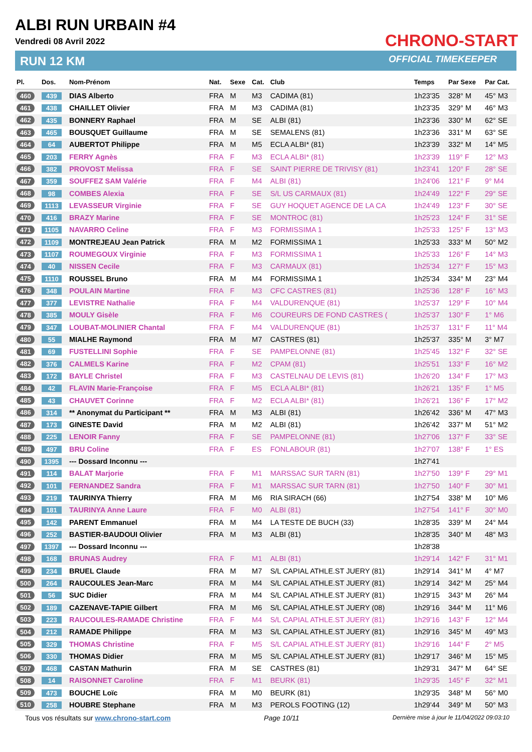ALBI RUN URBAIN #4
Vendredi 08 Avril 2022
RUN 12 KM
CHRONO-START
OFFICIAL TIMEKEEPER
| Pl. | Dos. | Nom-Prénom | Nat. | Sexe | Cat. | Club | Temps | Par Sexe | Par Cat. |
| --- | --- | --- | --- | --- | --- | --- | --- | --- | --- |
| 460 | 439 | DIAS Alberto | FRA | M | M3 | CADIMA (81) | 1h23'35 | 328° M | 45° M3 |
| 461 | 438 | CHAILLET Olivier | FRA | M | M3 | CADIMA (81) | 1h23'35 | 329° M | 46° M3 |
| 462 | 435 | BONNERY Raphael | FRA | M | SE | ALBI (81) | 1h23'36 | 330° M | 62° SE |
| 463 | 465 | BOUSQUET Guillaume | FRA | M | SE | SEMALENS (81) | 1h23'36 | 331° M | 63° SE |
| 464 | 64 | AUBERTOT Philippe | FRA | M | M5 | ECLA ALBI* (81) | 1h23'39 | 332° M | 14° M5 |
| 465 | 203 | FERRY Agnès | FRA | F | M3 | ECLA ALBI* (81) | 1h23'39 | 119° F | 12° M3 |
| 466 | 382 | PROVOST Melissa | FRA | F | SE | SAINT PIERRE DE TRIVISY (81) | 1h23'41 | 120° F | 28° SE |
| 467 | 359 | SOUFFEZ SAM Valérie | FRA | F | M4 | ALBI (81) | 1h24'06 | 121° F | 9° M4 |
| 468 | 98 | COMBES Alexia | FRA | F | SE | S/L US CARMAUX (81) | 1h24'49 | 122° F | 29° SE |
| 469 | 1113 | LEVASSEUR Virginie | FRA | F | SE | GUY HOQUET AGENCE DE LA CA | 1h24'49 | 123° F | 30° SE |
| 470 | 416 | BRAZY Marine | FRA | F | SE | MONTROC (81) | 1h25'23 | 124° F | 31° SE |
| 471 | 1105 | NAVARRO Celine | FRA | F | M3 | FORMISSIMA 1 | 1h25'33 | 125° F | 13° M3 |
| 472 | 1109 | MONTREJEAU Jean Patrick | FRA | M | M2 | FORMISSIMA 1 | 1h25'33 | 333° M | 50° M2 |
| 473 | 1107 | ROUMEGOUX Virginie | FRA | F | M3 | FORMISSIMA 1 | 1h25'33 | 126° F | 14° M3 |
| 474 | 40 | NISSEN Cecile | FRA | F | M3 | CARMAUX (81) | 1h25'34 | 127° F | 15° M3 |
| 475 | 1110 | ROUSSEL Bruno | FRA | M | M4 | FORMISSIMA 1 | 1h25'34 | 334° M | 23° M4 |
| 476 | 348 | POULAIN Martine | FRA | F | M3 | CFC CASTRES (81) | 1h25'36 | 128° F | 16° M3 |
| 477 | 377 | LEVISTRE Nathalie | FRA | F | M4 | VALDURENQUE (81) | 1h25'37 | 129° F | 10° M4 |
| 478 | 385 | MOULY Gisèle | FRA | F | M6 | COUREURS DE FOND CASTRES ( | 1h25'37 | 130° F | 1° M6 |
| 479 | 347 | LOUBAT-MOLINIER Chantal | FRA | F | M4 | VALDURENQUE (81) | 1h25'37 | 131° F | 11° M4 |
| 480 | 55 | MIALHE Raymond | FRA | M | M7 | CASTRES (81) | 1h25'37 | 335° M | 3° M7 |
| 481 | 69 | FUSTELLINI Sophie | FRA | F | SE | PAMPELONNE (81) | 1h25'45 | 132° F | 32° SE |
| 482 | 376 | CALMELS Karine | FRA | F | M2 | CPAM (81) | 1h25'51 | 133° F | 16° M2 |
| 483 | 172 | BAYLE Christel | FRA | F | M3 | CASTELNAU DE LEVIS (81) | 1h26'20 | 134° F | 17° M3 |
| 484 | 42 | FLAVIN Marie-Françoise | FRA | F | M5 | ECLA ALBI* (81) | 1h26'21 | 135° F | 1° M5 |
| 485 | 43 | CHAUVET Corinne | FRA | F | M2 | ECLA ALBI* (81) | 1h26'21 | 136° F | 17° M2 |
| 486 | 314 | ** Anonymat du Participant ** | FRA | M | M3 | ALBI (81) | 1h26'42 | 336° M | 47° M3 |
| 487 | 173 | GINESTE David | FRA | M | M2 | ALBI (81) | 1h26'42 | 337° M | 51° M2 |
| 488 | 225 | LENOIR Fanny | FRA | F | SE | PAMPELONNE (81) | 1h27'06 | 137° F | 33° SE |
| 489 | 497 | BRU Coline | FRA | F | ES | FONLABOUR (81) | 1h27'07 | 138° F | 1° ES |
| 490 | 1395 | --- Dossard Inconnu --- | | | | | 1h27'41 | | |
| 491 | 114 | BALAT Marjorie | FRA | F | M1 | MARSSAC SUR TARN (81) | 1h27'50 | 139° F | 29° M1 |
| 492 | 101 | FERNANDEZ Sandra | FRA | F | M1 | MARSSAC SUR TARN (81) | 1h27'50 | 140° F | 30° M1 |
| 493 | 219 | TAURINYA Thierry | FRA | M | M6 | RIA SIRACH (66) | 1h27'54 | 338° M | 10° M6 |
| 494 | 181 | TAURINYA Anne Laure | FRA | F | M0 | ALBI (81) | 1h27'54 | 141° F | 30° M0 |
| 495 | 142 | PARENT Emmanuel | FRA | M | M4 | LA TESTE DE BUCH (33) | 1h28'35 | 339° M | 24° M4 |
| 496 | 252 | BASTIER-BAUDOUI Olivier | FRA | M | M3 | ALBI (81) | 1h28'35 | 340° M | 48° M3 |
| 497 | 1397 | --- Dossard Inconnu --- | | | | | 1h28'38 | | |
| 498 | 168 | BRUNAS Audrey | FRA | F | M1 | ALBI (81) | 1h29'14 | 142° F | 31° M1 |
| 499 | 234 | BRUEL Claude | FRA | M | M7 | S/L CAPIAL ATHLE.ST JUERY (81) | 1h29'14 | 341° M | 4° M7 |
| 500 | 264 | RAUCOULES Jean-Marc | FRA | M | M4 | S/L CAPIAL ATHLE.ST JUERY (81) | 1h29'14 | 342° M | 25° M4 |
| 501 | 56 | SUC Didier | FRA | M | M4 | S/L CAPIAL ATHLE.ST JUERY (81) | 1h29'15 | 343° M | 26° M4 |
| 502 | 189 | CAZENAVE-TAPIE Gilbert | FRA | M | M6 | S/L CAPIAL ATHLE.ST JUERY (08) | 1h29'16 | 344° M | 11° M6 |
| 503 | 223 | RAUCOULES-RAMADE Christine | FRA | F | M4 | S/L CAPIAL ATHLE.ST JUERY (81) | 1h29'16 | 143° F | 12° M4 |
| 504 | 212 | RAMADE Philippe | FRA | M | M3 | S/L CAPIAL ATHLE.ST JUERY (81) | 1h29'16 | 345° M | 49° M3 |
| 505 | 329 | THOMAS Christine | FRA | F | M5 | S/L CAPIAL ATHLE.ST JUERY (81) | 1h29'16 | 144° F | 2° M5 |
| 506 | 330 | THOMAS Didier | FRA | M | M5 | S/L CAPIAL ATHLE.ST JUERY (81) | 1h29'17 | 346° M | 15° M5 |
| 507 | 468 | CASTAN Mathurin | FRA | M | SE | CASTRES (81) | 1h29'31 | 347° M | 64° SE |
| 508 | 14 | RAISONNET Caroline | FRA | F | M1 | BEURK (81) | 1h29'35 | 145° F | 32° M1 |
| 509 | 473 | BOUCHE Loïc | FRA | M | M0 | BEURK (81) | 1h29'35 | 348° M | 56° M0 |
| 510 | 258 | HOUBRE Stephane | FRA | M | M3 | PEROLS FOOTING (12) | 1h29'44 | 349° M | 50° M3 |
Tous vos résultats sur www.chrono-start.com Page 10/11 Dernière mise à jour le 11/04/2022 09:03:10